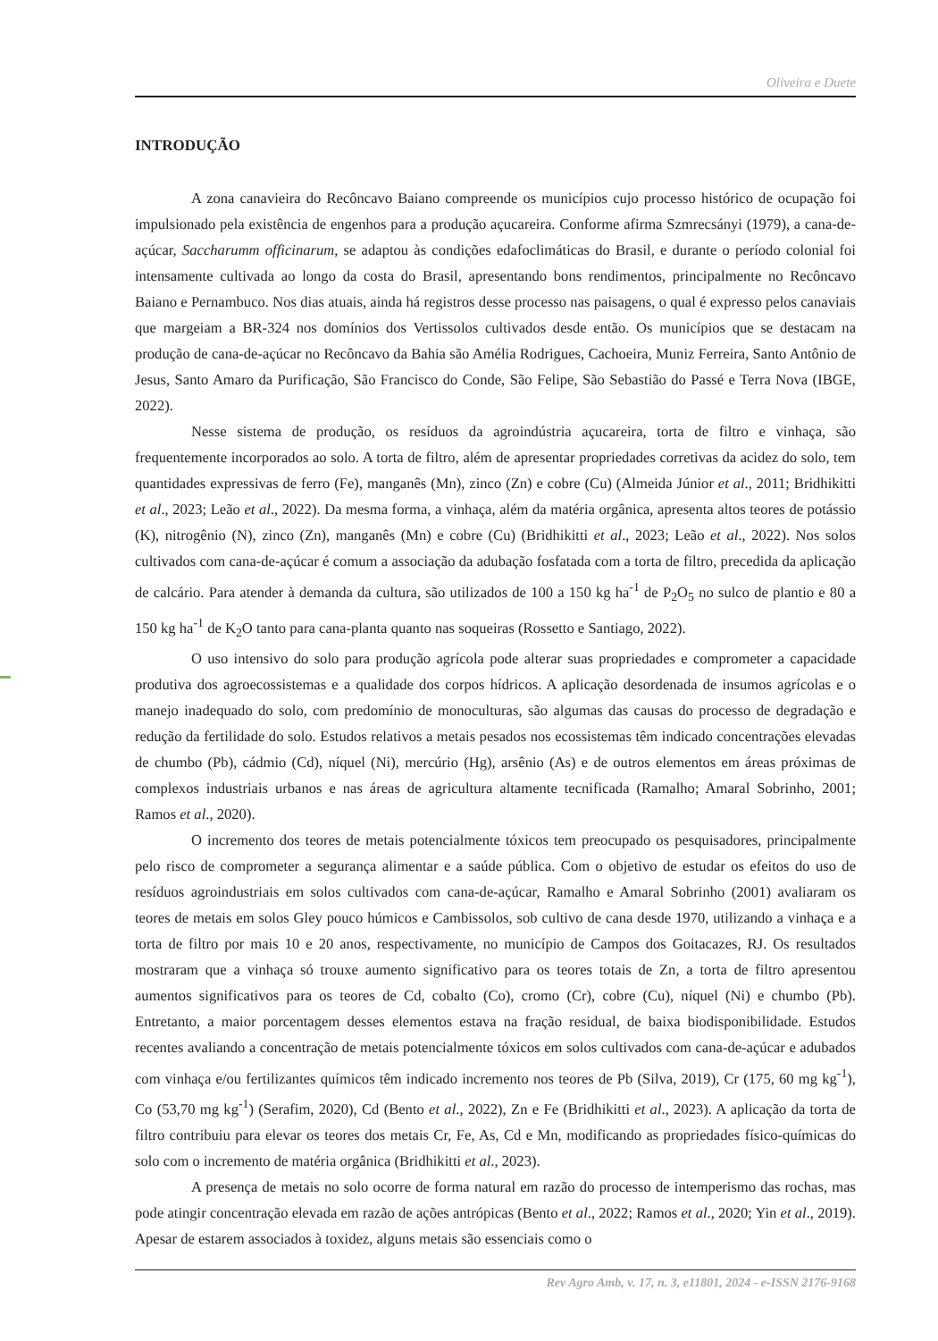Oliveira e Duete
INTRODUÇÃO
A zona canavieira do Recôncavo Baiano compreende os municípios cujo processo histórico de ocupação foi impulsionado pela existência de engenhos para a produção açucareira. Conforme afirma Szmrecsányi (1979), a cana-de-açúcar, Saccharumm officinarum, se adaptou às condições edafoclimáticas do Brasil, e durante o período colonial foi intensamente cultivada ao longo da costa do Brasil, apresentando bons rendimentos, principalmente no Recôncavo Baiano e Pernambuco. Nos dias atuais, ainda há registros desse processo nas paisagens, o qual é expresso pelos canaviais que margeiam a BR-324 nos domínios dos Vertissolos cultivados desde então. Os municípios que se destacam na produção de cana-de-açúcar no Recôncavo da Bahia são Amélia Rodrigues, Cachoeira, Muniz Ferreira, Santo Antônio de Jesus, Santo Amaro da Purificação, São Francisco do Conde, São Felipe, São Sebastião do Passé e Terra Nova (IBGE, 2022).
Nesse sistema de produção, os resíduos da agroindústria açucareira, torta de filtro e vinhaça, são frequentemente incorporados ao solo. A torta de filtro, além de apresentar propriedades corretivas da acidez do solo, tem quantidades expressivas de ferro (Fe), manganês (Mn), zinco (Zn) e cobre (Cu) (Almeida Júnior et al., 2011; Bridhikitti et al., 2023; Leão et al., 2022). Da mesma forma, a vinhaça, além da matéria orgânica, apresenta altos teores de potássio (K), nitrogênio (N), zinco (Zn), manganês (Mn) e cobre (Cu) (Bridhikitti et al., 2023; Leão et al., 2022). Nos solos cultivados com cana-de-açúcar é comum a associação da adubação fosfatada com a torta de filtro, precedida da aplicação de calcário. Para atender à demanda da cultura, são utilizados de 100 a 150 kg ha<sup>-1</sup> de P<sub>2</sub>O<sub>5</sub> no sulco de plantio e 80 a 150 kg ha<sup>-1</sup> de K<sub>2</sub>O tanto para cana-planta quanto nas soqueiras (Rossetto e Santiago, 2022).
O uso intensivo do solo para produção agrícola pode alterar suas propriedades e comprometer a capacidade produtiva dos agroecossistemas e a qualidade dos corpos hídricos. A aplicação desordenada de insumos agrícolas e o manejo inadequado do solo, com predomínio de monoculturas, são algumas das causas do processo de degradação e redução da fertilidade do solo. Estudos relativos a metais pesados nos ecossistemas têm indicado concentrações elevadas de chumbo (Pb), cádmio (Cd), níquel (Ni), mercúrio (Hg), arsênio (As) e de outros elementos em áreas próximas de complexos industriais urbanos e nas áreas de agricultura altamente tecnificada (Ramalho; Amaral Sobrinho, 2001; Ramos et al., 2020).
O incremento dos teores de metais potencialmente tóxicos tem preocupado os pesquisadores, principalmente pelo risco de comprometer a segurança alimentar e a saúde pública. Com o objetivo de estudar os efeitos do uso de resíduos agroindustriais em solos cultivados com cana-de-açúcar, Ramalho e Amaral Sobrinho (2001) avaliaram os teores de metais em solos Gley pouco húmicos e Cambissolos, sob cultivo de cana desde 1970, utilizando a vinhaça e a torta de filtro por mais 10 e 20 anos, respectivamente, no município de Campos dos Goitacazes, RJ. Os resultados mostraram que a vinhaça só trouxe aumento significativo para os teores totais de Zn, a torta de filtro apresentou aumentos significativos para os teores de Cd, cobalto (Co), cromo (Cr), cobre (Cu), níquel (Ni) e chumbo (Pb). Entretanto, a maior porcentagem desses elementos estava na fração residual, de baixa biodisponibilidade. Estudos recentes avaliando a concentração de metais potencialmente tóxicos em solos cultivados com cana-de-açúcar e adubados com vinhaça e/ou fertilizantes químicos têm indicado incremento nos teores de Pb (Silva, 2019), Cr (175, 60 mg kg<sup>-1</sup>), Co (53,70 mg kg<sup>-1</sup>) (Serafim, 2020), Cd (Bento et al., 2022), Zn e Fe (Bridhikitti et al., 2023). A aplicação da torta de filtro contribuiu para elevar os teores dos metais Cr, Fe, As, Cd e Mn, modificando as propriedades físico-químicas do solo com o incremento de matéria orgânica (Bridhikitti et al., 2023).
A presença de metais no solo ocorre de forma natural em razão do processo de intemperismo das rochas, mas pode atingir concentração elevada em razão de ações antrópicas (Bento et al., 2022; Ramos et al., 2020; Yin et al., 2019). Apesar de estarem associados à toxidez, alguns metais são essenciais como o
Rev Agro Amb, v. 17, n. 3, e11801, 2024 - e-ISSN 2176-9168